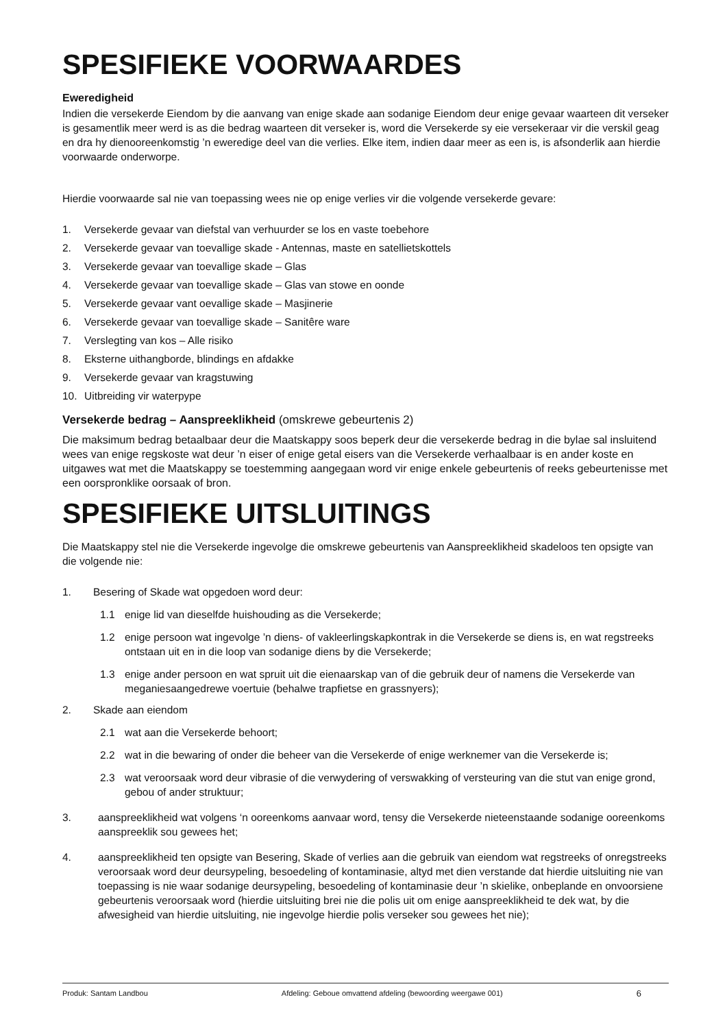SPESIFIEKE VOORWAARDES
Eweredigheid
Indien die versekerde Eiendom by die aanvang van enige skade aan sodanige Eiendom deur enige gevaar waarteen dit verseker is gesamentlik meer werd is as die bedrag waarteen dit verseker is, word die Versekerde sy eie versekeraar vir die verskil geag en dra hy dienooreenkomstig ’n eweredige deel van die verlies. Elke item, indien daar meer as een is, is afsonderlik aan hierdie voorwaarde onderworpe.
Hierdie voorwaarde sal nie van toepassing wees nie op enige verlies vir die volgende versekerde gevare:
1. Versekerde gevaar van diefstal van verhuurder se los en vaste toebehore
2. Versekerde gevaar van toevallige skade - Antennas, maste en satellietskottels
3. Versekerde gevaar van toevallige skade – Glas
4. Versekerde gevaar van toevallige skade – Glas van stowe en oonde
5. Versekerde gevaar vant oevallige skade – Masjinerie
6. Versekerde gevaar van toevallige skade – Sanitêre ware
7. Verslegting van kos – Alle risiko
8. Eksterne uithangborde, blindings en afdakke
9. Versekerde gevaar van kragstuwing
10. Uitbreiding vir waterpype
Versekerde bedrag – Aanspreeklikheid (omskrewe gebeurtenis 2)
Die maksimum bedrag betaalbaar deur die Maatskappy soos beperk deur die versekerde bedrag in die bylae sal insluitend wees van enige regskoste wat deur ’n eiser of enige getal eisers van die Versekerde verhaalbaar is en ander koste en uitgawes wat met die Maatskappy se toestemming aangegaan word vir enige enkele gebeurtenis of reeks gebeurtenisse met een oorspronklike oorsaak of bron.
SPESIFIEKE UITSLUITINGS
Die Maatskappy stel nie die Versekerde ingevolge die omskrewe gebeurtenis van Aanspreeklikheid skadeloos ten opsigte van die volgende nie:
1. Besering of Skade wat opgedoen word deur:
1.1 enige lid van dieselfde huishouding as die Versekerde;
1.2 enige persoon wat ingevolge ’n diens- of vakleerlingskapkontrak in die Versekerde se diens is, en wat regstreeks ontstaan uit en in die loop van sodanige diens by die Versekerde;
1.3 enige ander persoon en wat spruit uit die eienaarskap van of die gebruik deur of namens die Versekerde van meganiesaangedrewe voertuie (behalwe trapfietse en grassnyers);
2. Skade aan eiendom
2.1 wat aan die Versekerde behoort;
2.2 wat in die bewaring of onder die beheer van die Versekerde of enige werknemer van die Versekerde is;
2.3 wat veroorsaak word deur vibrasie of die verwydering of verswakking of versteuring van die stut van enige grond, gebou of ander struktuur;
3. aanspreeklikheid wat volgens ‘n ooreenkoms aanvaar word, tensy die Versekerde nieteenstaande sodanige ooreenkoms aanspreeklik sou gewees het;
4. aanspreeklikheid ten opsigte van Besering, Skade of verlies aan die gebruik van eiendom wat regstreeks of onregstreeks veroorsaak word deur deursypeling, besoedeling of kontaminasie, altyd met dien verstande dat hierdie uitsluiting nie van toepassing is nie waar sodanige deursypeling, besoedeling of kontaminasie deur ’n skielike, onbeplande en onvoorsiene gebeurtenis veroorsaak word (hierdie uitsluiting brei nie die polis uit om enige aanspreeklikheid te dek wat, by die afwesigheid van hierdie uitsluiting, nie ingevolge hierdie polis verseker sou gewees het nie);
Produk: Santam Landbou Afdeling: Geboue omvattend afdeling (bewoording weergawe 001) 6